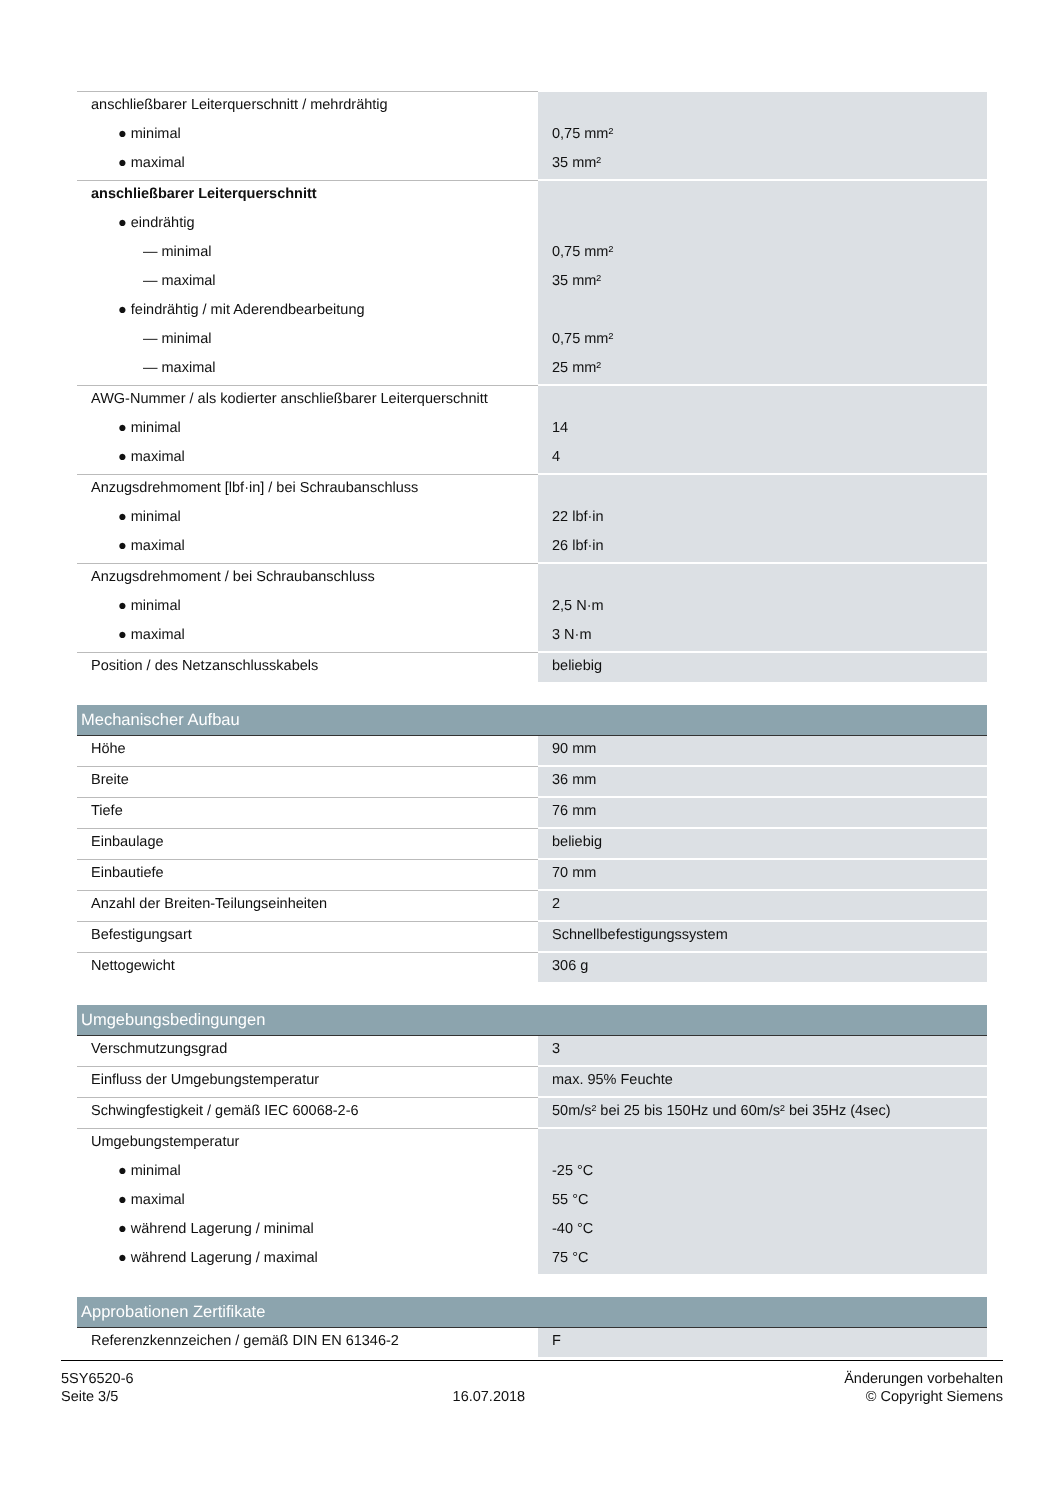| anschließbarer Leiterquerschnitt / mehrdrähtig | |
| ● minimal | 0,75 mm² |
| ● maximal | 35 mm² |
| anschließbarer Leiterquerschnitt | |
| ● eindrähtig | |
| — minimal | 0,75 mm² |
| — maximal | 35 mm² |
| ● feindrähtig / mit Aderendbearbeitung | |
| — minimal | 0,75 mm² |
| — maximal | 25 mm² |
| AWG-Nummer / als kodierter anschließbarer Leiterquerschnitt | |
| ● minimal | 14 |
| ● maximal | 4 |
| Anzugsdrehmoment [lbf·in] / bei Schraubanschluss | |
| ● minimal | 22 lbf·in |
| ● maximal | 26 lbf·in |
| Anzugsdrehmoment / bei Schraubanschluss | |
| ● minimal | 2,5 N·m |
| ● maximal | 3 N·m |
| Position / des Netzanschlusskabels | beliebig |
| Mechanischer Aufbau | |
| Höhe | 90 mm |
| Breite | 36 mm |
| Tiefe | 76 mm |
| Einbaulage | beliebig |
| Einbautiefe | 70 mm |
| Anzahl der Breiten-Teilungseinheiten | 2 |
| Befestigungsart | Schnellbefestigungssystem |
| Nettogewicht | 306 g |
| Umgebungsbedingungen | |
| Verschmutzungsgrad | 3 |
| Einfluss der Umgebungstemperatur | max. 95% Feuchte |
| Schwingfestigkeit / gemäß IEC 60068-2-6 | 50m/s² bei 25 bis 150Hz und 60m/s² bei 35Hz (4sec) |
| Umgebungstemperatur | |
| ● minimal | -25 °C |
| ● maximal | 55 °C |
| ● während Lagerung / minimal | -40 °C |
| ● während Lagerung / maximal | 75 °C |
| Approbationen Zertifikate | |
| Referenzkennzeichen / gemäß DIN EN 61346-2 | F |
5SY6520-6
Seite 3/5
16.07.2018
Änderungen vorbehalten
© Copyright Siemens